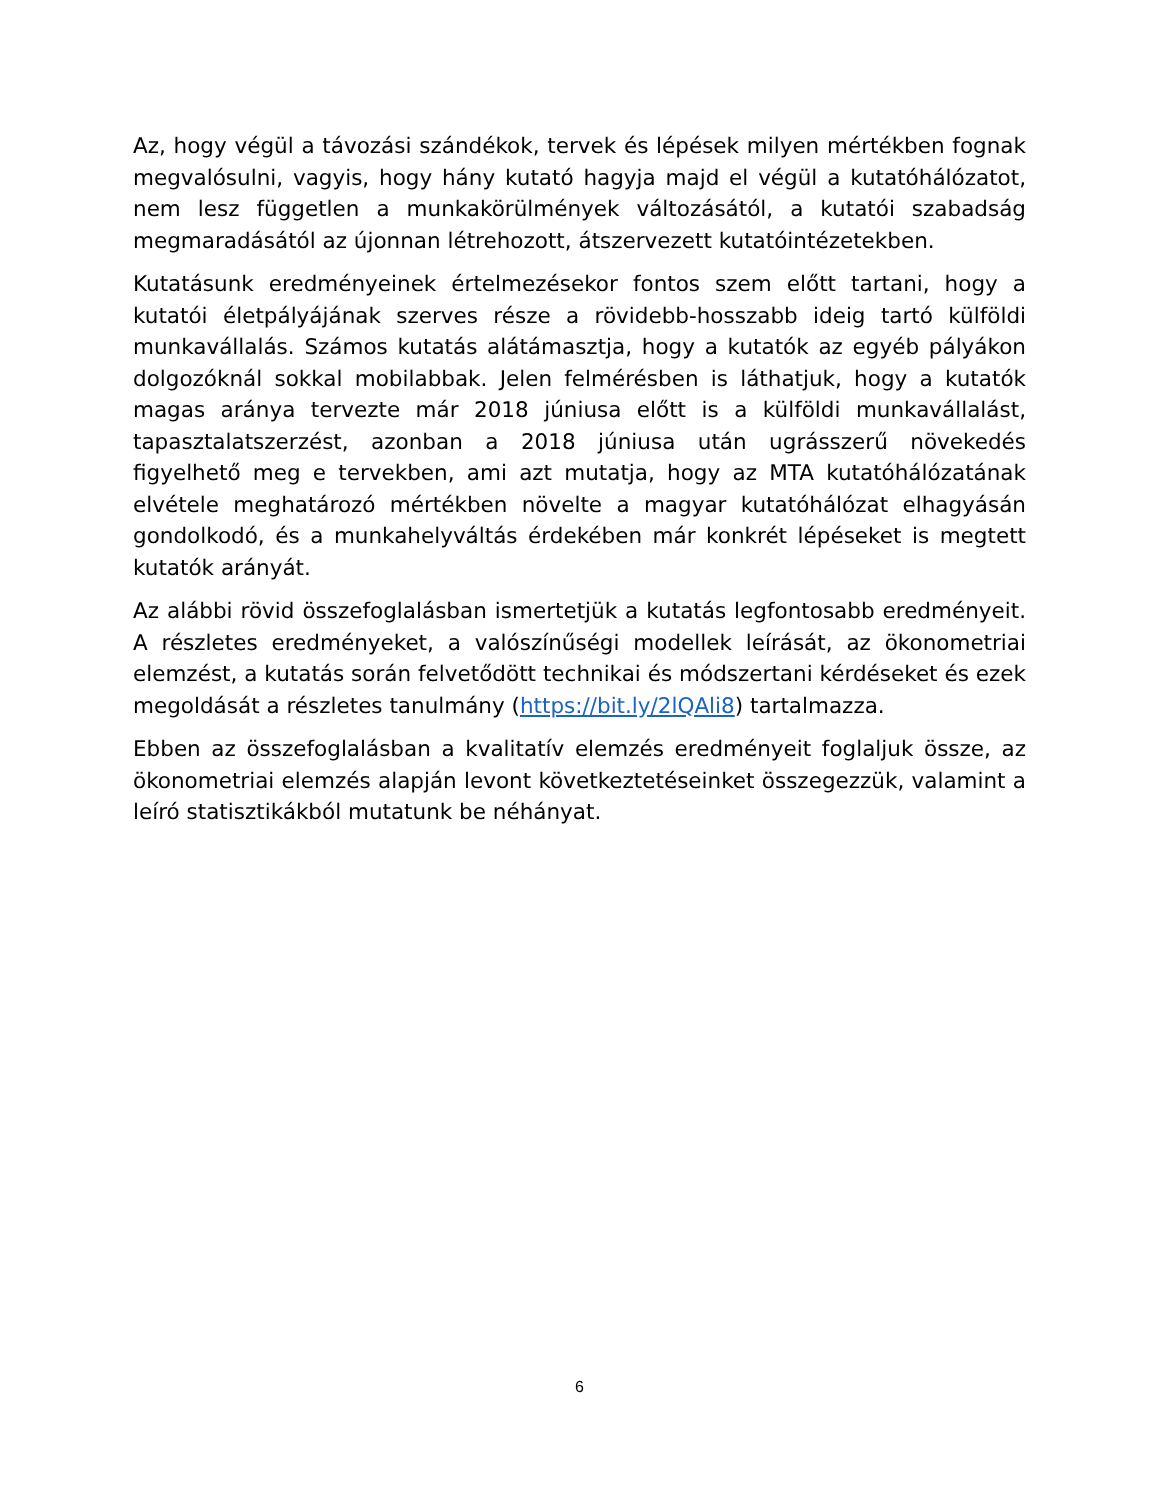Az, hogy végül a távozási szándékok, tervek és lépések milyen mértékben fognak megvalósulni, vagyis, hogy hány kutató hagyja majd el végül a kutatóhálózatot, nem lesz független a munkakörülmények változásától, a kutatói szabadság megmaradásától az újonnan létrehozott, átszervezett kutatóintézetekben.
Kutatásunk eredményeinek értelmezésekor fontos szem előtt tartani, hogy a kutatói életpályájának szerves része a rövidebb-hosszabb ideig tartó külföldi munkavállalás. Számos kutatás alátámasztja, hogy a kutatók az egyéb pályákon dolgozóknál sokkal mobilabbak. Jelen felmérésben is láthatjuk, hogy a kutatók magas aránya tervezte már 2018 júniusa előtt is a külföldi munkavállalást, tapasztalatszerzést, azonban a 2018 júniusa után ugrásszerű növekedés figyelhető meg e tervekben, ami azt mutatja, hogy az MTA kutatóhálózatának elvétele meghatározó mértékben növelte a magyar kutatóhálózat elhagyásán gondolkodó, és a munkahelyváltás érdekében már konkrét lépéseket is megtett kutatók arányát.
Az alábbi rövid összefoglalásban ismertetjük a kutatás legfontosabb eredményeit. A részletes eredményeket, a valószínűségi modellek leírását, az ökonometriai elemzést, a kutatás során felvetődött technikai és módszertani kérdéseket és ezek megoldását a részletes tanulmány (https://bit.ly/2lQAli8) tartalmazza.
Ebben az összefoglalásban a kvalitatív elemzés eredményeit foglaljuk össze, az ökonometriai elemzés alapján levont következtetéseinket összegezzük, valamint a leíró statisztikákból mutatunk be néhányat.
6